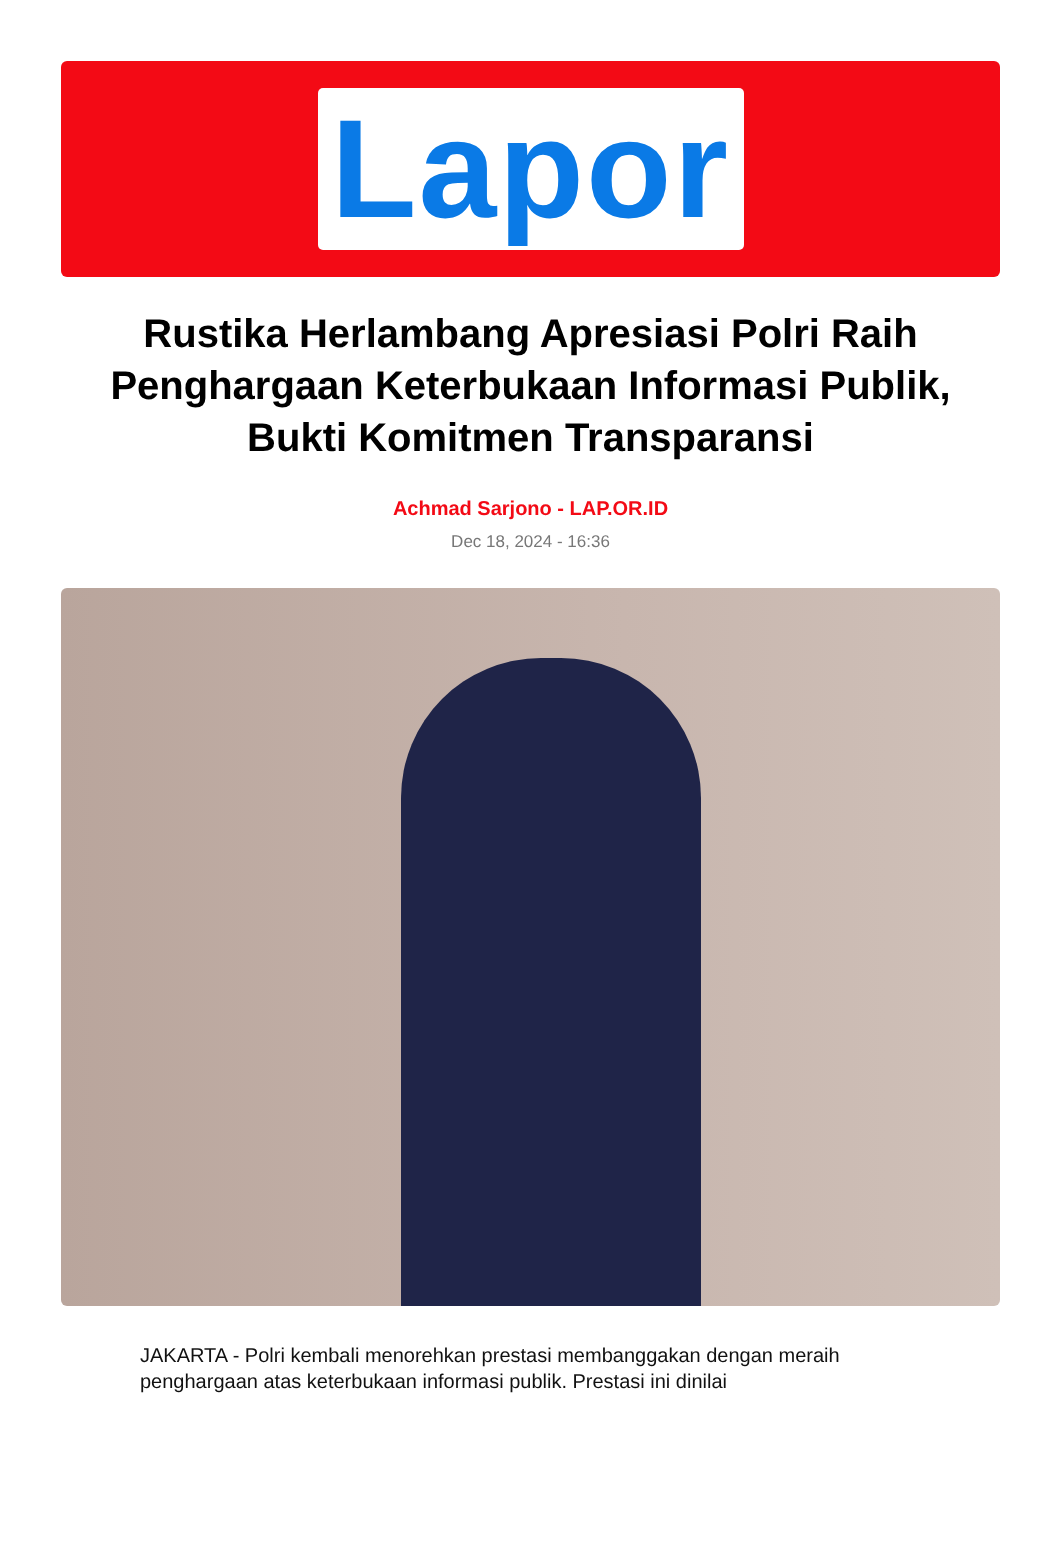Lapor
Rustika Herlambang Apresiasi Polri Raih Penghargaan Keterbukaan Informasi Publik, Bukti Komitmen Transparansi
Achmad Sarjono - LAP.OR.ID
Dec 18, 2024 - 16:36
JAKARTA - Polri kembali menorehkan prestasi membanggakan dengan meraih penghargaan atas keterbukaan informasi publik. Prestasi ini dinilai